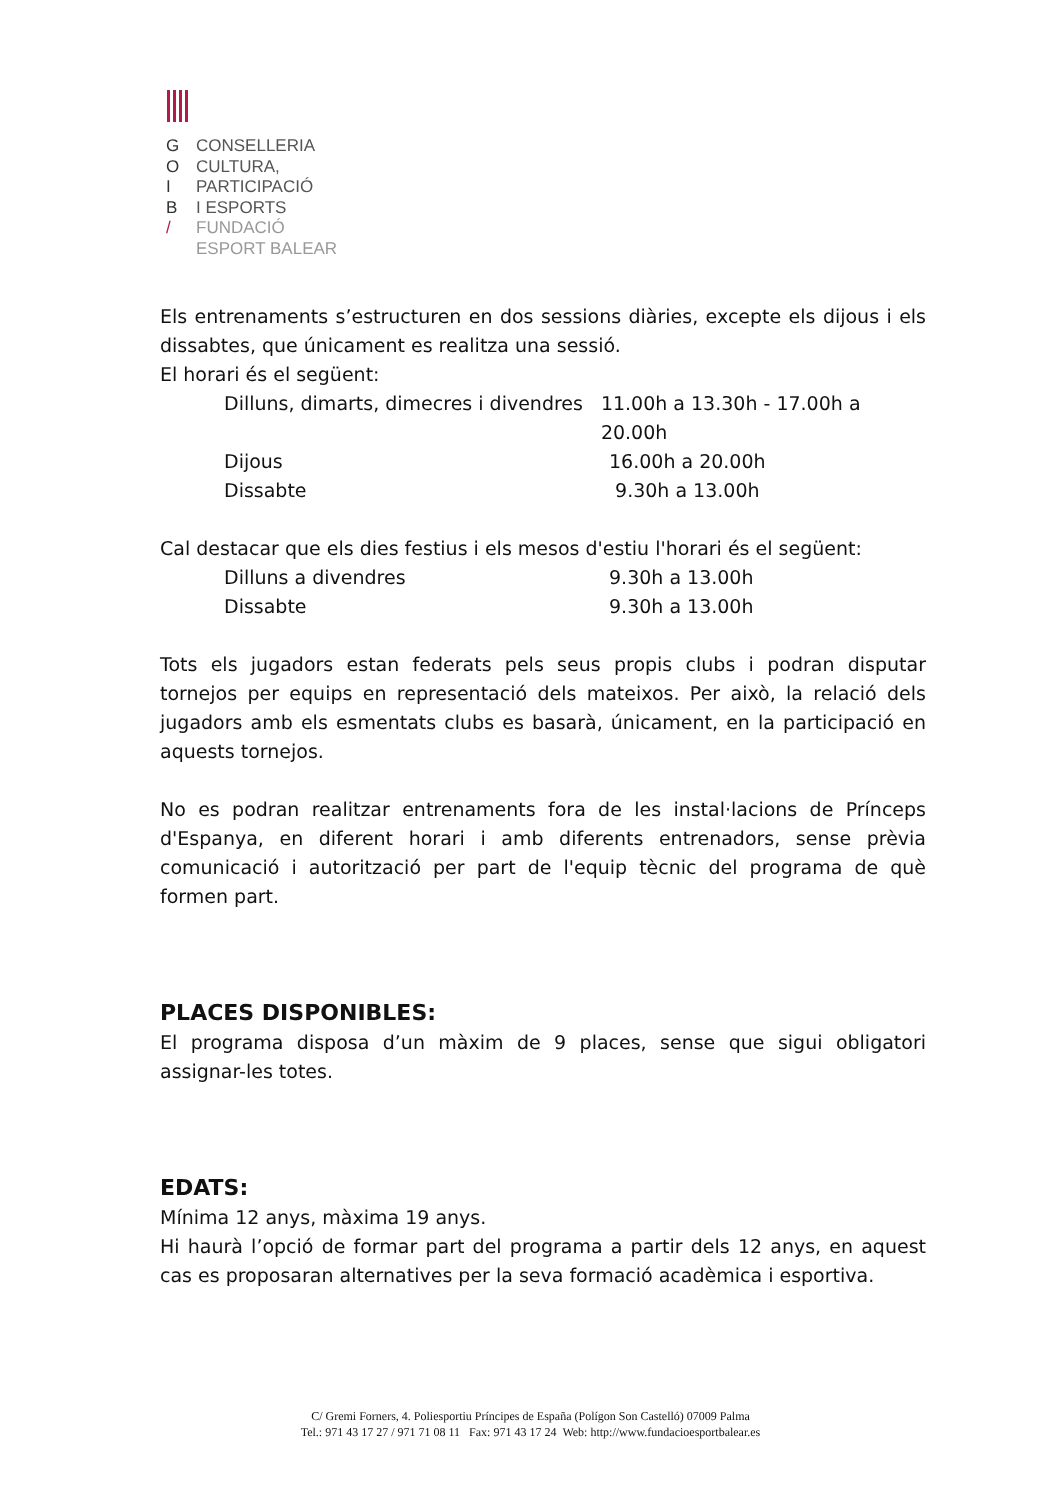G CONSELLERIA
O CULTURA,
I PARTICIPACIÓ
B I ESPORTS
/ FUNDACIÓ
ESPORT BALEAR
Els entrenaments s’estructuren en dos sessions diàries, excepte els dijous i els dissabtes, que únicament es realitza una sessió.
El horari és el següent:
Dilluns, dimarts, dimecres i divendres 11.00h a 13.30h - 17.00h a 20.00h
Dijous 16.00h a 20.00h
Dissabte 9.30h a 13.00h
Cal destacar que els dies festius i els mesos d'estiu l'horari és el següent:
Dilluns a divendres 9.30h a 13.00h
Dissabte 9.30h a 13.00h
Tots els jugadors estan federats pels seus propis clubs i podran disputar tornejos per equips en representació dels mateixos. Per això, la relació dels jugadors amb els esmentats clubs es basarà, únicament, en la participació en aquests tornejos.
No es podran realitzar entrenaments fora de les instal·lacions de Prínceps d'Espanya, en diferent horari i amb diferents entrenadors, sense prèvia comunicació i autorització per part de l'equip tècnic del programa de què formen part.
PLACES DISPONIBLES:
El programa disposa d’un màxim de 9 places, sense que sigui obligatori assignar-les totes.
EDATS:
Mínima 12 anys, màxima 19 anys.
Hi haurà l’opció de formar part del programa a partir dels 12 anys, en aquest cas es proposaran alternatives per la seva formació acadèmica i esportiva.
C/ Gremi Forners, 4. Poliesportiu Príncipes de España (Polígon Son Castelló) 07009 Palma
Tel.: 971 43 17 27 / 971 71 08 11 Fax: 971 43 17 24 Web: http://www.fundacioesportbalear.es